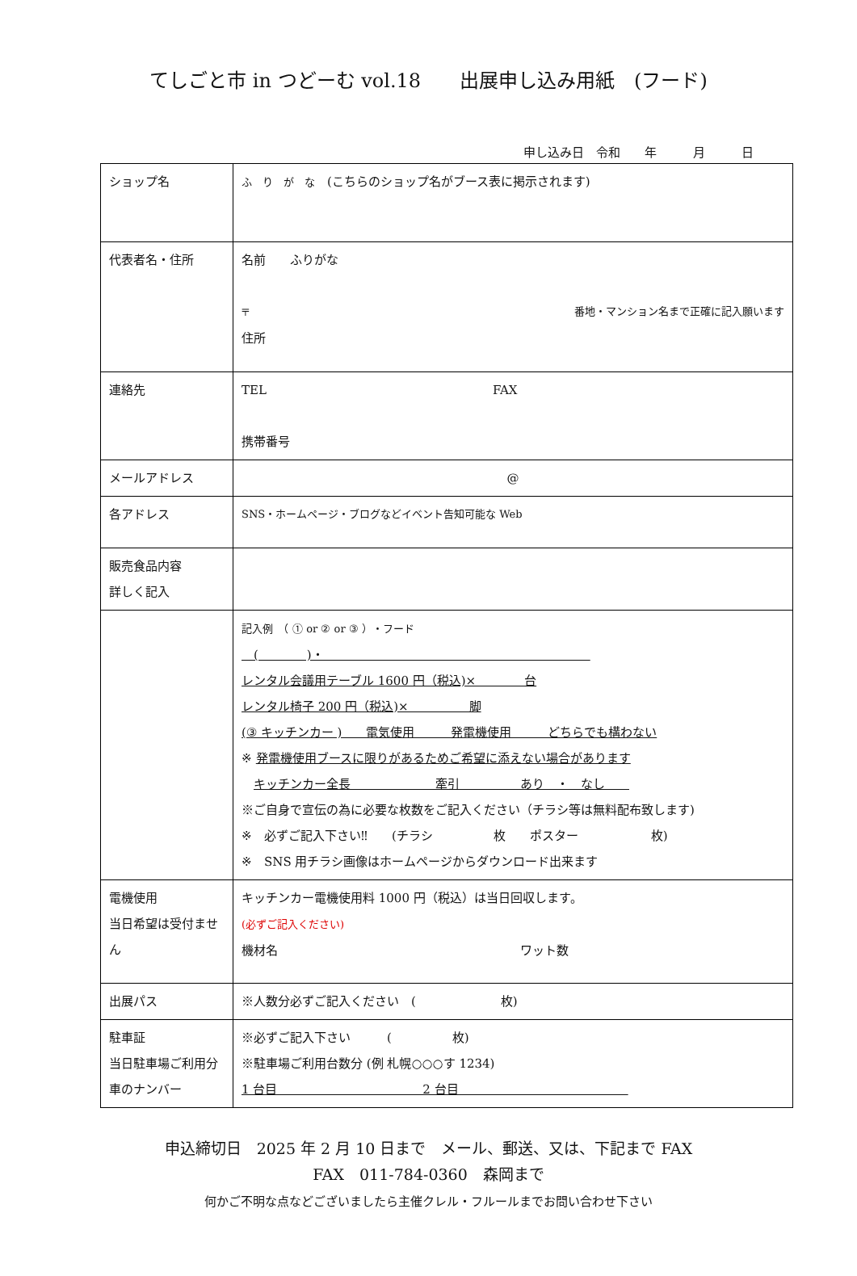てしごと市 in つどーむ vol.18　　出展申し込み用紙　(フード)
申し込み日　令和　　年　　　月　　　日
| ショップ名 | ふ り が な (こちらのショップ名がブース表に掲示されます) |
| 代表者名・住所 | 名前 ふりがな 〒 番地・マンション名まで正確に記入願います 住所 |
| 連絡先 | TEL FAX 携帯番号 |
| メールアドレス | @ |
| 各アドレス | SNS・ホームページ・ブログなどイベント告知可能な Web |
| 販売食品内容 詳しく記入 | |
| | 記入例 （ ① or ② or ③ ）・フード ( )・ レンタル会議用テーブル 1600 円（税込)× 台 レンタル椅子 200 円（税込)× 脚 (③ キッチンカー ) 電気使用 発電機使用 どちらでも構わない ※ 発電機使用ブースに限りがあるためご希望に添えない場合があります キッチンカー全長 牽引 あり ・ なし ※ご自身で宣伝の為に必要な枚数をご記入ください（チラシ等は無料配布致します) ※ 必ずご記入下さい‼ (チラシ 枚 ポスター 枚) ※ SNS 用チラシ画像はホームページからダウンロード出来ます |
| 電機使用 当日希望は受付ません | キッチンカー電機使用料 1000 円（税込）は当日回収します。 (必ずご記入ください) 機材名 ワット数 |
| 出展パス | ※人数分必ずご記入ください ( 枚) |
| 駐車証 当日駐車場ご利用分 車のナンバー | ※必ずご記入下さい ( 枚) ※駐車場ご利用台数分 (例 札幌○○○す 1234) 1 台目 2 台目 |
申込締切日　2025 年 2 月 10 日まで　メール、郵送、又は、下記まで FAX
FAX　011-784-0360　森岡まで
何かご不明な点などございましたら主催クレル・フルールまでお問い合わせ下さい